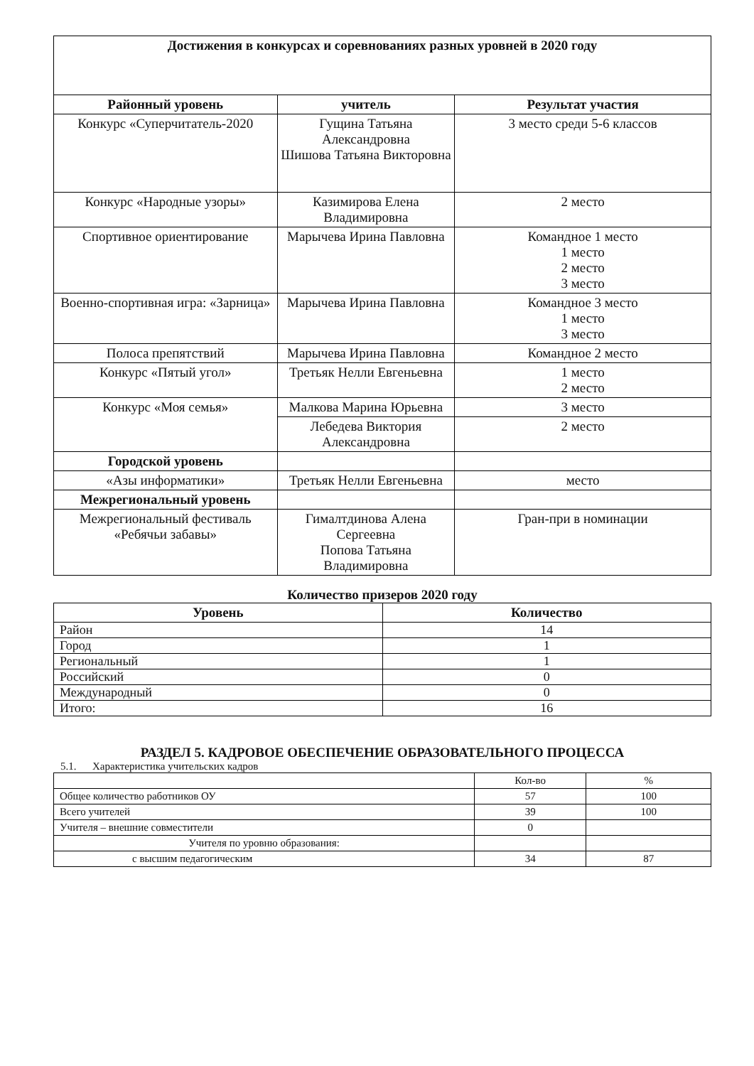| Достижения в конкурсах и соревнованиях разных уровней в 2020 году | | |
| --- | --- | --- |
| Районный уровень | учитель | Результат участия |
| Конкурс «Суперчитатель-2020 | Гущина Татьяна Александровна Шишова Татьяна Викторовна | 3 место среди 5-6 классов |
| Конкурс «Народные узоры» | Казимирова Елена Владимировна | 2 место |
| Спортивное ориентирование | Марычева Ирина Павловна | Командное 1 место 1 место 2 место 3 место |
| Военно-спортивная игра: «Зарница» | Марычева Ирина Павловна | Командное 3 место 1 место 3 место |
| Полоса препятствий | Марычева Ирина Павловна | Командное 2 место |
| Конкурс «Пятый угол» | Третьяк Нелли Евгеньевна | 1 место 2 место |
| Конкурс «Моя семья» | Малкова Марина Юрьевна | 3 место |
| | Лебедева Виктория Александровна | 2 место |
| Городской уровень | | |
| «Азы информатики» | Третьяк Нелли Евгеньевна | место |
| Межрегиональный уровень | | |
| Межрегиональный фестиваль «Ребячьи забавы» | Гималтдинова Алена Сергеевна Попова Татьяна Владимировна | Гран-при в номинации |
Количество призеров 2020 году
| Уровень | Количество |
| --- | --- |
| Район | 14 |
| Город | 1 |
| Региональный | 1 |
| Российский | 0 |
| Международный | 0 |
| Итого: | 16 |
РАЗДЕЛ 5. КАДРОВОЕ ОБЕСПЕЧЕНИЕ ОБРАЗОВАТЕЛЬНОГО ПРОЦЕССА
5.1. Характеристика учительских кадров
| | Кол-во | % |
| Общее количество работников ОУ | 57 | 100 |
| Всего учителей | 39 | 100 |
| Учителя – внешние совместители | 0 | |
| Учителя по уровню образования: | | |
| с высшим педагогическим | 34 | 87 |